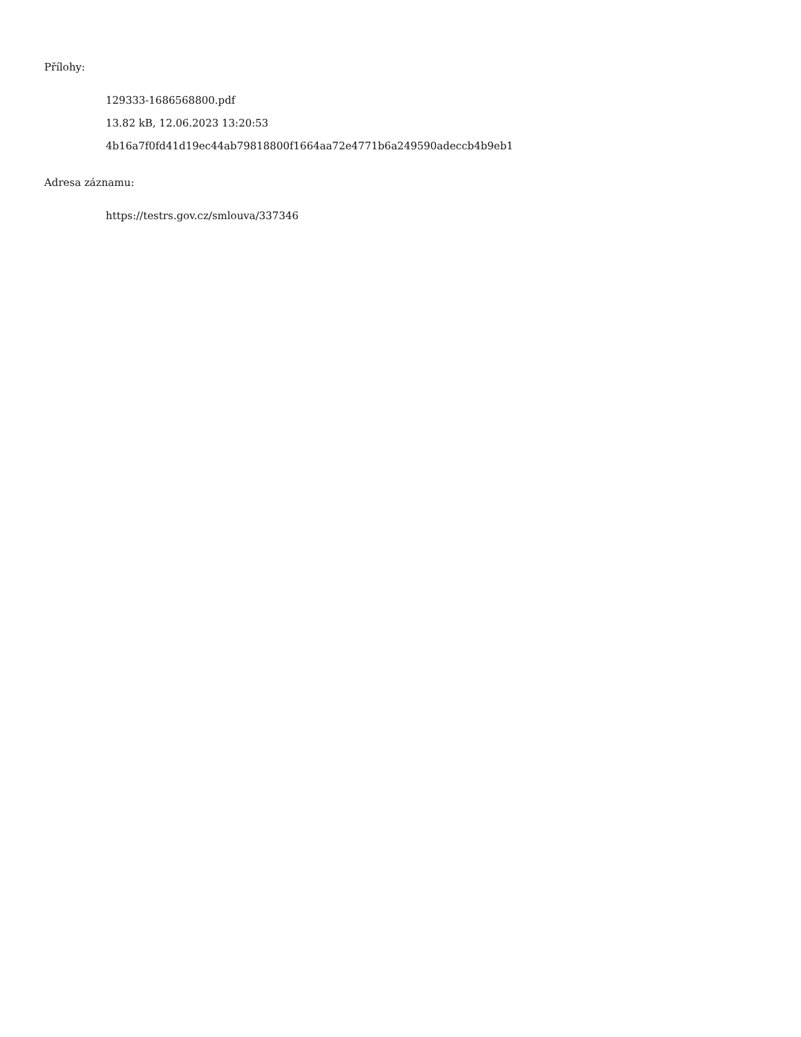Přílohy:
129333-1686568800.pdf
13.82 kB, 12.06.2023 13:20:53
4b16a7f0fd41d19ec44ab79818800f1664aa72e4771b6a249590adeccb4b9eb1
Adresa záznamu:
https://testrs.gov.cz/smlouva/337346